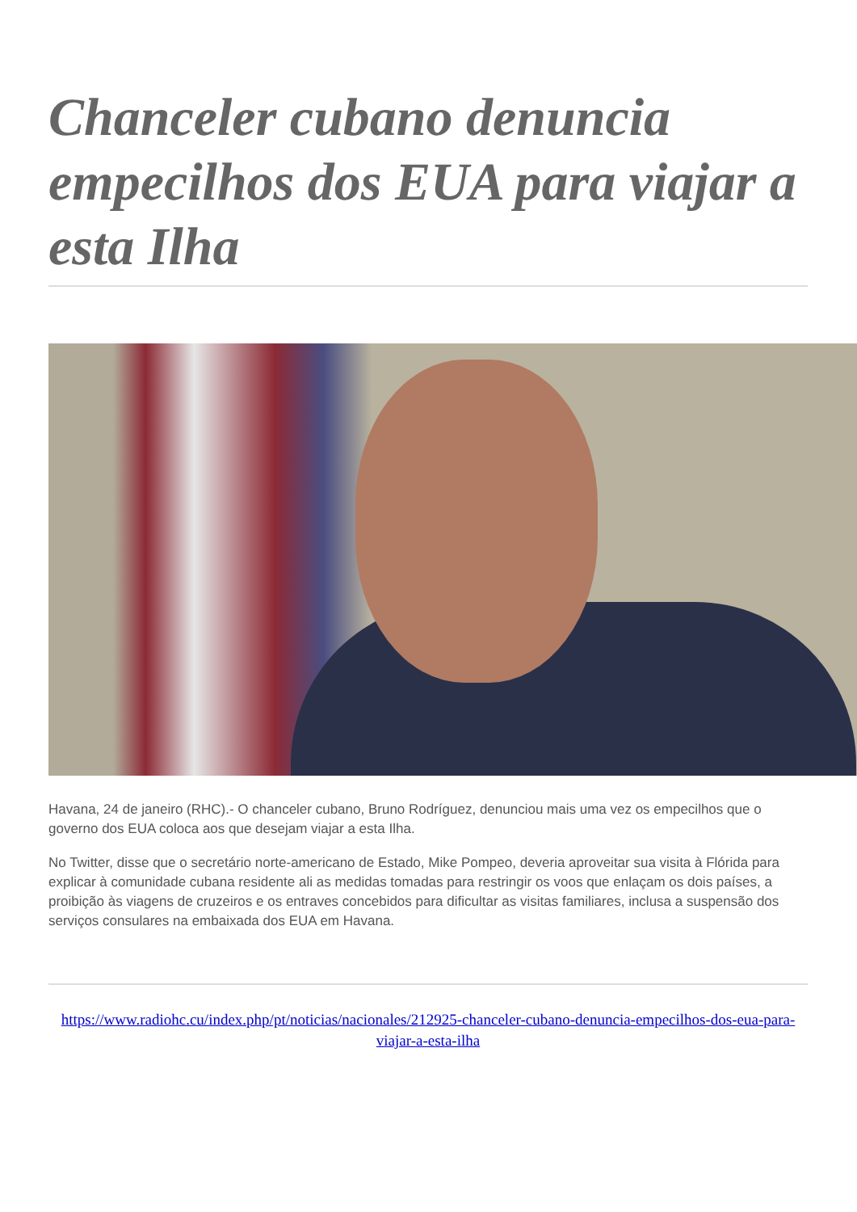Chanceler cubano denuncia empecilhos dos EUA para viajar a esta Ilha
Havana, 24 de janeiro (RHC).- O chanceler cubano, Bruno Rodríguez, denunciou mais uma vez os empecilhos que o governo dos EUA coloca aos que desejam viajar a esta Ilha.
No Twitter, disse que o secretário norte-americano de Estado, Mike Pompeo, deveria aproveitar sua visita à Flórida para explicar à comunidade cubana residente ali as medidas tomadas para restringir os voos que enlaçam os dois países, a proibição às viagens de cruzeiros e os entraves concebidos para dificultar as visitas familiares, inclusa a suspensão dos serviços consulares na embaixada dos EUA em Havana.
https://www.radiohc.cu/index.php/pt/noticias/nacionales/212925-chanceler-cubano-denuncia-empecilhos-dos-eua-para-viajar-a-esta-ilha